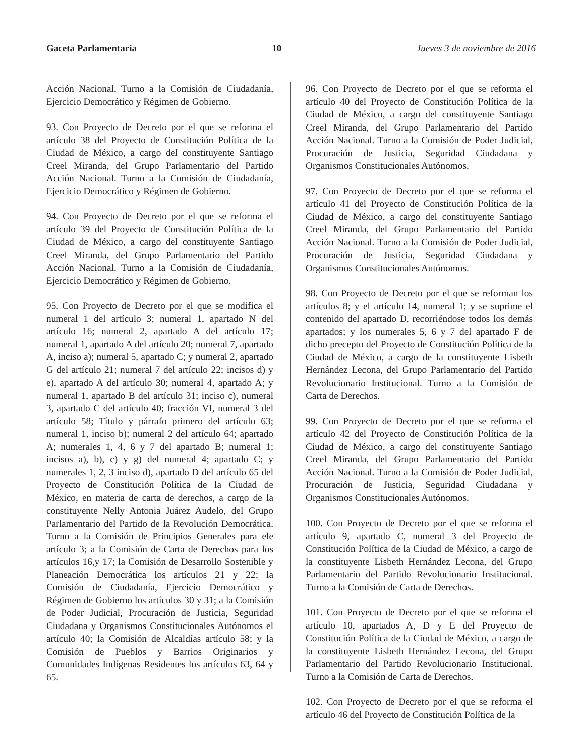Gaceta Parlamentaria 10 Jueves 3 de noviembre de 2016
Acción Nacional. Turno a la Comisión de Ciudadanía, Ejercicio Democrático y Régimen de Gobierno.
93. Con Proyecto de Decreto por el que se reforma el artículo 38 del Proyecto de Constitución Política de la Ciudad de México, a cargo del constituyente Santiago Creel Miranda, del Grupo Parlamentario del Partido Acción Nacional. Turno a la Comisión de Ciudadanía, Ejercicio Democrático y Régimen de Gobierno.
94. Con Proyecto de Decreto por el que se reforma el artículo 39 del Proyecto de Constitución Política de la Ciudad de México, a cargo del constituyente Santiago Creel Miranda, del Grupo Parlamentario del Partido Acción Nacional. Turno a la Comisión de Ciudadanía, Ejercicio Democrático y Régimen de Gobierno.
95. Con Proyecto de Decreto por el que se modifica el numeral 1 del artículo 3; numeral 1, apartado N del artículo 16; numeral 2, apartado A del artículo 17; numeral 1, apartado A del artículo 20; numeral 7, apartado A, inciso a); numeral 5, apartado C; y numeral 2, apartado G del artículo 21; numeral 7 del artículo 22; incisos d) y e), apartado A del artículo 30; numeral 4, apartado A; y numeral 1, apartado B del artículo 31; inciso c), numeral 3, apartado C del artículo 40; fracción VI, numeral 3 del artículo 58; Título y párrafo primero del artículo 63; numeral 1, inciso b); numeral 2 del artículo 64; apartado A; numerales 1, 4, 6 y 7 del apartado B; numeral 1; incisos a), b), c) y g) del numeral 4; apartado C; y numerales 1, 2, 3 inciso d), apartado D del artículo 65 del Proyecto de Constitución Política de la Ciudad de México, en materia de carta de derechos, a cargo de la constituyente Nelly Antonia Juárez Audelo, del Grupo Parlamentario del Partido de la Revolución Democrática. Turno a la Comisión de Principios Generales para ele artículo 3; a la Comisión de Carta de Derechos para los artículos 16,y 17; la Comisión de Desarrollo Sostenible y Planeación Democrática los artículos 21 y 22; la Comisión de Ciudadanía, Ejercicio Democrático y Régimen de Gobierno los artículos 30 y 31; a la Comisión de Poder Judicial, Procuración de Justicia, Seguridad Ciudadana y Organismos Constitucionales Autónomos el artículo 40; la Comisión de Alcaldías artículo 58; y la Comisión de Pueblos y Barrios Originarios y Comunidades Indígenas Residentes los artículos 63, 64 y 65.
96. Con Proyecto de Decreto por el que se reforma el artículo 40 del Proyecto de Constitución Política de la Ciudad de México, a cargo del constituyente Santiago Creel Miranda, del Grupo Parlamentario del Partido Acción Nacional. Turno a la Comisión de Poder Judicial, Procuración de Justicia, Seguridad Ciudadana y Organismos Constitucionales Autónomos.
97. Con Proyecto de Decreto por el que se reforma el artículo 41 del Proyecto de Constitución Política de la Ciudad de México, a cargo del constituyente Santiago Creel Miranda, del Grupo Parlamentario del Partido Acción Nacional. Turno a la Comisión de Poder Judicial, Procuración de Justicia, Seguridad Ciudadana y Organismos Constitucionales Autónomos.
98. Con Proyecto de Decreto por el que se reforman los artículos 8; y el artículo 14, numeral 1; y se suprime el contenido del apartado D, recorriéndose todos los demás apartados; y los numerales 5, 6 y 7 del apartado F de dicho precepto del Proyecto de Constitución Política de la Ciudad de México, a cargo de la constituyente Lisbeth Hernández Lecona, del Grupo Parlamentario del Partido Revolucionario Institucional. Turno a la Comisión de Carta de Derechos.
99. Con Proyecto de Decreto por el que se reforma el artículo 42 del Proyecto de Constitución Política de la Ciudad de México, a cargo del constituyente Santiago Creel Miranda, del Grupo Parlamentario del Partido Acción Nacional. Turno a la Comisión de Poder Judicial, Procuración de Justicia, Seguridad Ciudadana y Organismos Constitucionales Autónomos.
100. Con Proyecto de Decreto por el que se reforma el artículo 9, apartado C, numeral 3 del Proyecto de Constitución Política de la Ciudad de México, a cargo de la constituyente Lisbeth Hernández Lecona, del Grupo Parlamentario del Partido Revolucionario Institucional. Turno a la Comisión de Carta de Derechos.
101. Con Proyecto de Decreto por el que se reforma el artículo 10, apartados A, D y E del Proyecto de Constitución Política de la Ciudad de México, a cargo de la constituyente Lisbeth Hernández Lecona, del Grupo Parlamentario del Partido Revolucionario Institucional. Turno a la Comisión de Carta de Derechos.
102. Con Proyecto de Decreto por el que se reforma el artículo 46 del Proyecto de Constitución Política de la